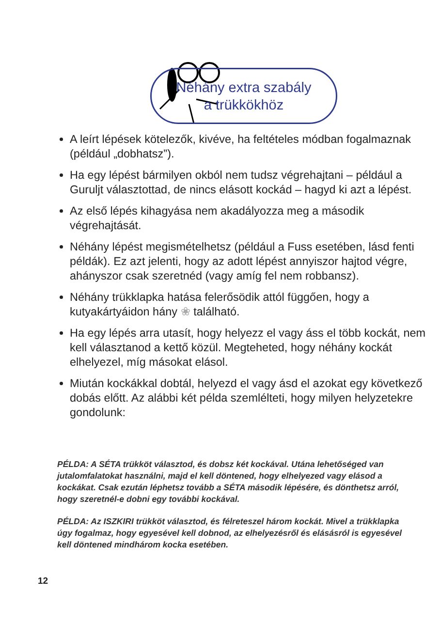Néhány extra szabály
a trükkökhöz
A leírt lépések kötelezők, kivéve, ha feltételes módban fogalmaznak (például „dobhatsz”).
Ha egy lépést bármilyen okból nem tudsz végrehajtani – például a Guruljt választottad, de nincs elásott kockád – hagyd ki azt a lépést.
Az első lépés kihagyása nem akadályozza meg a második végrehajtását.
Néhány lépést megismételhetsz (például a Fuss esetében, lásd fenti példák). Ez azt jelenti, hogy az adott lépést annyiszor hajtod végre, ahányszor csak szeretnéd (vagy amíg fel nem robbansz).
Néhány trükklapka hatása felerősödik attól függően, hogy a kutyakártyáidon hány ❀ található.
Ha egy lépés arra utasít, hogy helyezz el vagy áss el több kockát, nem kell választanod a kettő közül. Megteheted, hogy néhány kockát elhelyezel, míg másokat elásol.
Miután kockákkal dobtál, helyezd el vagy ásd el azokat egy következő dobás előtt. Az alábbi két példa szemlélteti, hogy milyen helyzetekre gondolunk:
PÉLDA: A SÉTA trükköt választod, és dobsz két kockával. Utána lehetőséged van jutalomfalatokat használni, majd el kell döntened, hogy elhelyezed vagy elásod a kockákat. Csak ezután léphetsz tovább a SÉTA második lépésére, és dönthetsz arról, hogy szeretnél-e dobni egy további kockával.
PÉLDA: Az ISZKIRI trükköt választod, és félreteszel három kockát. Mivel a trükklapka úgy fogalmaz, hogy egyesével kell dobnod, az elhelyezésről és elásásról is egyesével kell döntened mindhárom kocka esetében.
12